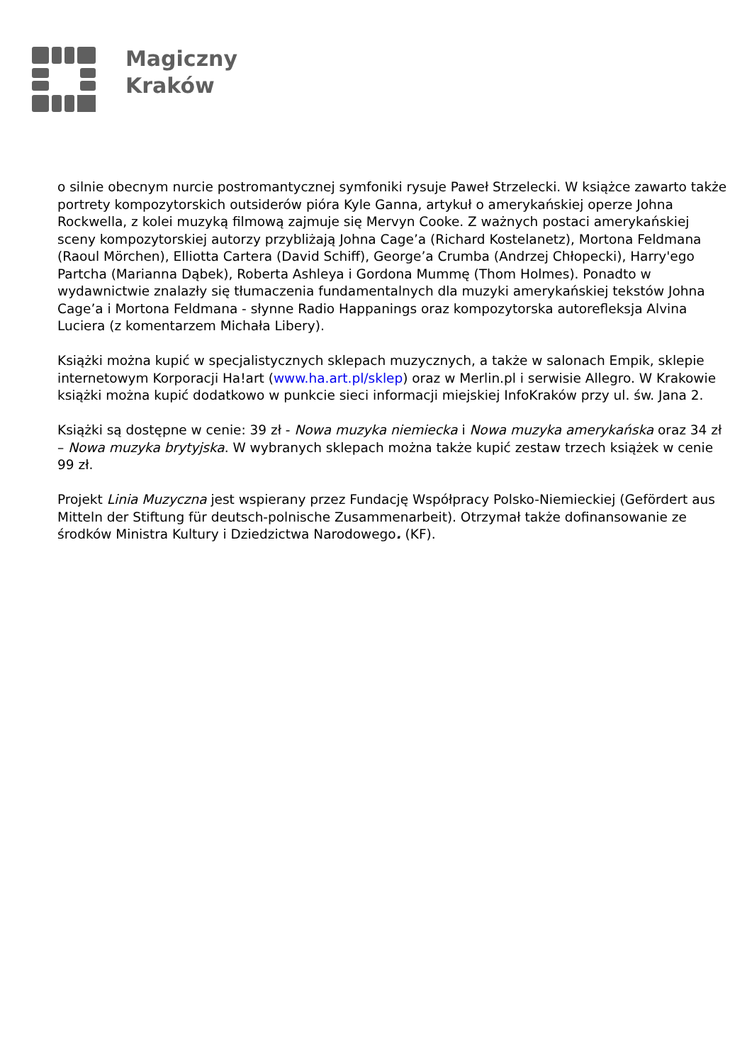Magiczny
Kraków
o silnie obecnym nurcie postromantycznej symfoniki rysuje Paweł Strzelecki. W książce zawarto także portrety kompozytorskich outsiderów pióra Kyle Ganna, artykuł o amerykańskiej operze Johna Rockwella, z kolei muzyką filmową zajmuje się Mervyn Cooke. Z ważnych postaci amerykańskiej sceny kompozytorskiej autorzy przybliżają Johna Cage’a (Richard Kostelanetz), Mortona Feldmana (Raoul Mörchen), Elliotta Cartera (David Schiff), George’a Crumba (Andrzej Chłopecki), Harry'ego Partcha (Marianna Dąbek), Roberta Ashleya i Gordona Mummę (Thom Holmes). Ponadto w wydawnictwie znalazły się tłumaczenia fundamentalnych dla muzyki amerykańskiej tekstów Johna Cage’a i Mortona Feldmana - słynne Radio Happanings oraz kompozytorska autorefleksja Alvina Luciera (z komentarzem Michała Libery).
Książki można kupić w specjalistycznych sklepach muzycznych, a także w salonach Empik, sklepie internetowym Korporacji Ha!art (www.ha.art.pl/sklep) oraz w Merlin.pl i serwisie Allegro. W Krakowie książki można kupić dodatkowo w punkcie sieci informacji miejskiej InfoKraków przy ul. św. Jana 2.
Książki są dostępne w cenie: 39 zł - Nowa muzyka niemiecka i Nowa muzyka amerykańska oraz 34 zł – Nowa muzyka brytyjska. W wybranych sklepach można także kupić zestaw trzech książek w cenie 99 zł.
Projekt Linia Muzyczna jest wspierany przez Fundację Współpracy Polsko-Niemieckiej (Gefördert aus Mitteln der Stiftung für deutsch-polnische Zusammenarbeit). Otrzymał także dofinansowanie ze środków Ministra Kultury i Dziedzictwa Narodowego. (KF).